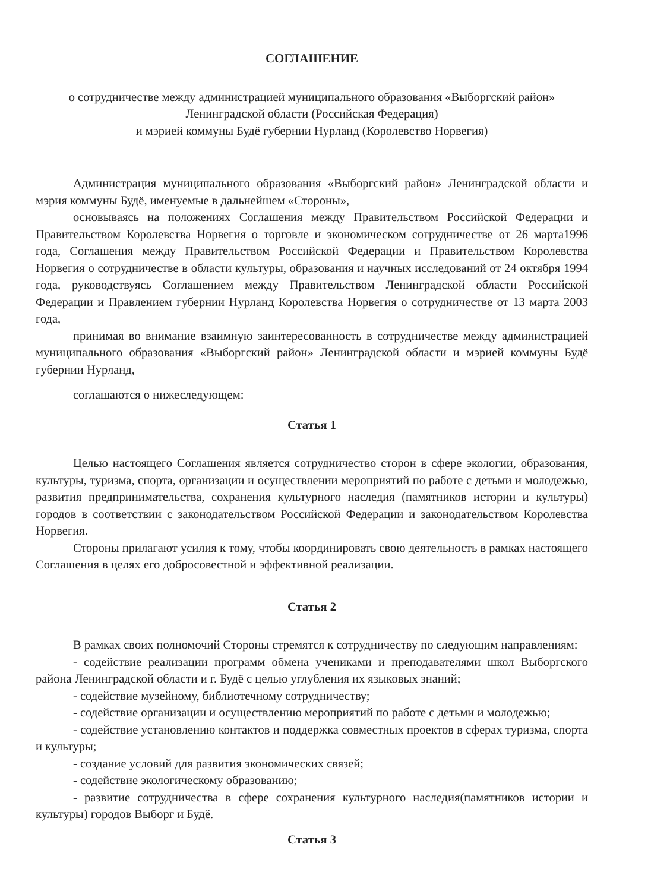СОГЛАШЕНИЕ
о сотрудничестве между администрацией муниципального образования «Выборгский район»
Ленинградской области (Российская Федерация)
и мэрией коммуны Будё губернии Нурланд (Королевство Норвегия)
Администрация муниципального образования «Выборгский район» Ленинградской области и мэрия коммуны Будё, именуемые в дальнейшем «Стороны»,
основываясь на положениях Соглашения между Правительством Российской Федерации и Правительством Королевства Норвегия о торговле и экономическом сотрудничестве от 26 марта1996 года, Соглашения между Правительством Российской Федерации и Правительством Королевства Норвегия о сотрудничестве в области культуры, образования и научных исследований от 24 октября 1994 года, руководствуясь Соглашением между Правительством Ленинградской области Российской Федерации и Правлением губернии Нурланд Королевства Норвегия о сотрудничестве от 13 марта 2003 года,
принимая во внимание взаимную заинтересованность в сотрудничестве между администрацией муниципального образования «Выборгский район» Ленинградской области и мэрией коммуны Будё губернии Нурланд,
соглашаются о нижеследующем:
Статья 1
Целью настоящего Соглашения является сотрудничество сторон в сфере экологии, образования, культуры, туризма, спорта, организации и осуществлении мероприятий по работе с детьми и молодежью, развития предпринимательства, сохранения культурного наследия (памятников истории и культуры) городов в соответствии с законодательством Российской Федерации и законодательством Королевства Норвегия.
Стороны прилагают усилия к тому, чтобы координировать свою деятельность в рамках настоящего Соглашения в целях его добросовестной и эффективной реализации.
Статья 2
В рамках своих полномочий Стороны стремятся к сотрудничеству по следующим направлениям:
- содействие реализации программ обмена учениками и преподавателями школ Выборгского района Ленинградской области и г. Будё с целью углубления их языковых знаний;
- содействие музейному, библиотечному сотрудничеству;
- содействие организации и осуществлению мероприятий по работе с детьми и молодежью;
- содействие установлению контактов и поддержка совместных проектов в сферах туризма, спорта и культуры;
- создание условий для развития экономических связей;
- содействие экологическому образованию;
- развитие сотрудничества в сфере сохранения культурного наследия(памятников истории и культуры) городов Выборг и Будё.
Статья 3